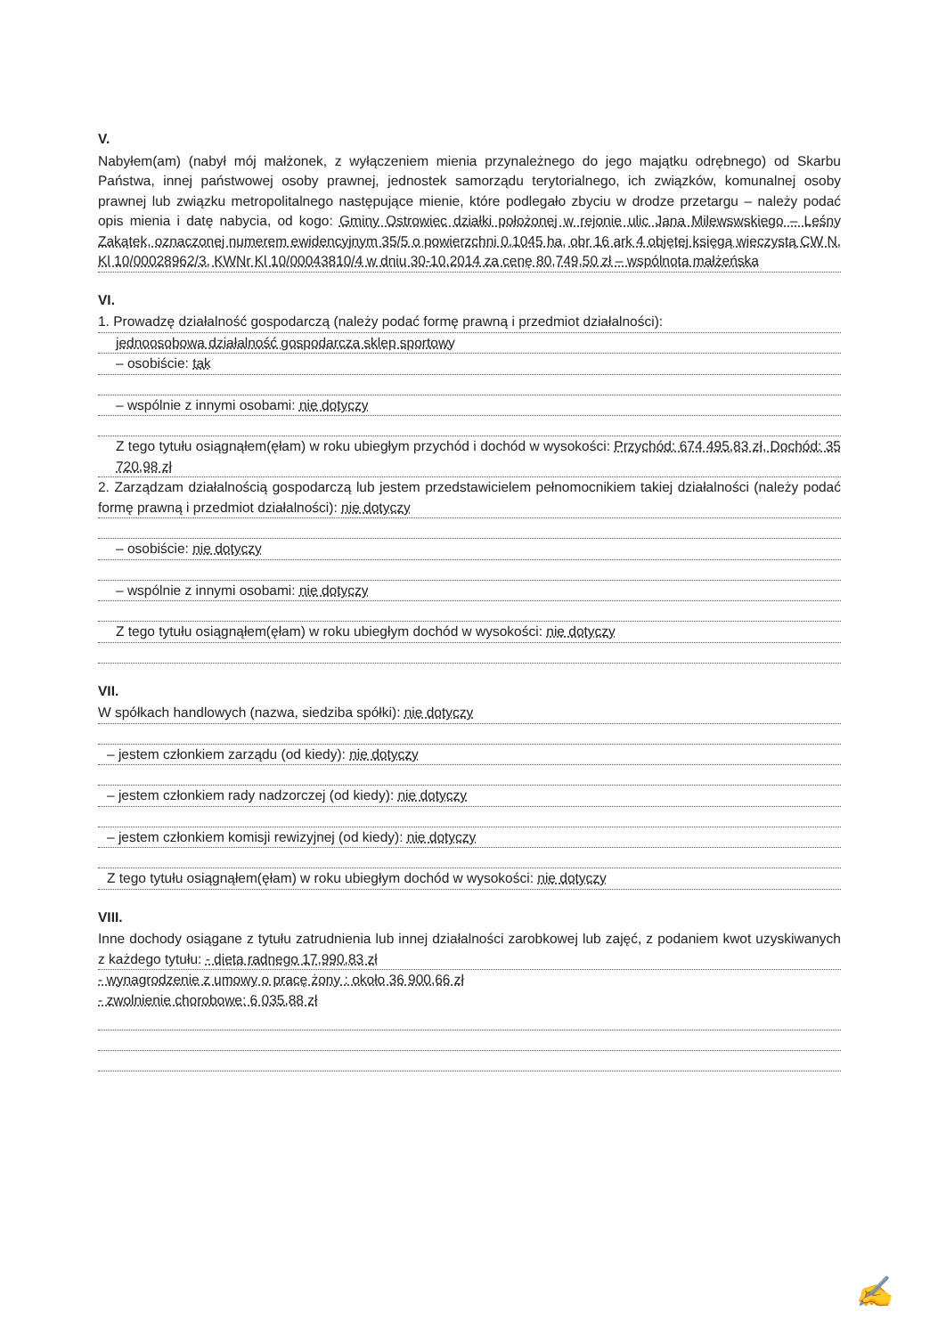V.
Nabyłem(am) (nabył mój małżonek, z wyłączeniem mienia przynależnego do jego majątku odrębnego) od Skarbu Państwa, innej państwowej osoby prawnej, jednostek samorządu terytorialnego, ich związków, komunalnej osoby prawnej lub związku metropolitalnego następujące mienie, które podlegało zbyciu w drodze przetargu – należy podać opis mienia i datę nabycia, od kogo: Gminy Ostrowiec działki położonej w rejonie ulic Jana Milewswskiego – Leśny Zakątek, oznaczonej numerem ewidencyjnym 35/5 o powierzchni 0,1045 ha, obr 16 ark 4 objętej księgą wieczystą CW N, Kl 10/00028962/3, KWNr Kl 10/00043810/4 w dniu 30-10.2014 za cenę 80,749,50 zł – wspólnota małżeńska
VI.
1. Prowadzę działalność gospodarczą (należy podać formę prawną i przedmiot działalności):
jednoosobowa działalność gospodarcza sklep sportowy
– osobiście: tak
– wspólnie z innymi osobami: nie dotyczy
Z tego tytułu osiągnąłem(ęłam) w roku ubiegłym przychód i dochód w wysokości: Przychód: 674 495,83 zł, Dochód: 35 720,98 zł
2. Zarządzam działalnością gospodarczą lub jestem przedstawicielem pełnomocnikiem takiej działalności (należy podać formę prawną i przedmiot działalności): nie dotyczy
– osobiście: nie dotyczy
– wspólnie z innymi osobami: nie dotyczy
Z tego tytułu osiągnąłem(ęłam) w roku ubiegłym dochód w wysokości: nie dotyczy
VII.
W spółkach handlowych (nazwa, siedziba spółki): nie dotyczy
– jestem członkiem zarządu (od kiedy): nie dotyczy
– jestem członkiem rady nadzorczej (od kiedy): nie dotyczy
– jestem członkiem komisji rewizyjnej (od kiedy): nie dotyczy
Z tego tytułu osiągnąłem(ęłam) w roku ubiegłym dochód w wysokości: nie dotyczy
VIII.
Inne dochody osiągane z tytułu zatrudnienia lub innej działalności zarobkowej lub zajęć, z podaniem kwot uzyskiwanych z każdego tytułu: - dieta radnego 17,990,83 zł
- wynagrodzenie z umowy o pracę żony : około 36 900,66 zł
- zwolnienie chorobowe: 6 035,88 zł
✍